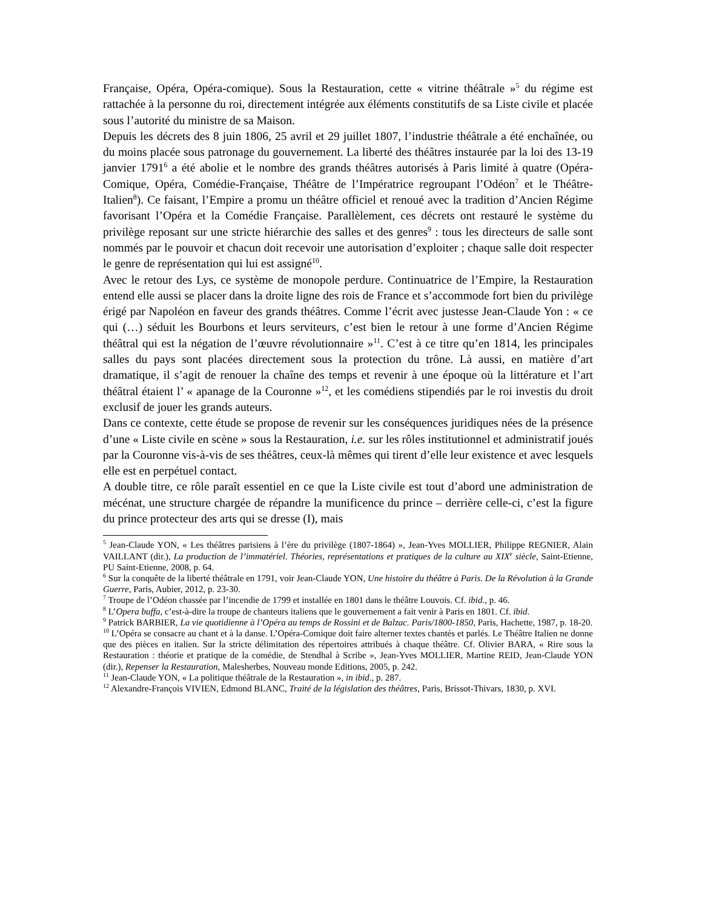Française, Opéra, Opéra-comique). Sous la Restauration, cette « vitrine théâtrale »<sup>5</sup> du régime est rattachée à la personne du roi, directement intégrée aux éléments constitutifs de sa Liste civile et placée sous l’autorité du ministre de sa Maison.
Depuis les décrets des 8 juin 1806, 25 avril et 29 juillet 1807, l’industrie théâtrale a été enchaînée, ou du moins placée sous patronage du gouvernement. La liberté des théâtres instaurée par la loi des 13-19 janvier 1791<sup>6</sup> a été abolie et le nombre des grands théâtres autorisés à Paris limité à quatre (Opéra-Comique, Opéra, Comédie-Française, Théâtre de l’Impératrice regroupant l’Odéon<sup>7</sup> et le Théâtre-Italien<sup>8</sup>). Ce faisant, l’Empire a promu un théâtre officiel et renoué avec la tradition d’Ancien Régime favorisant l’Opéra et la Comédie Française. Parallèlement, ces décrets ont restauré le système du privilège reposant sur une stricte hiérarchie des salles et des genres<sup>9</sup> : tous les directeurs de salle sont nommés par le pouvoir et chacun doit recevoir une autorisation d’exploiter ; chaque salle doit respecter le genre de représentation qui lui est assigné<sup>10</sup>.
Avec le retour des Lys, ce système de monopole perdure. Continuatrice de l’Empire, la Restauration entend elle aussi se placer dans la droite ligne des rois de France et s’accommode fort bien du privilège érigé par Napoléon en faveur des grands théâtres. Comme l’écrit avec justesse Jean-Claude Yon : « ce qui (…) séduit les Bourbons et leurs serviteurs, c’est bien le retour à une forme d’Ancien Régime théâtral qui est la négation de l’œuvre révolutionnaire »<sup>11</sup>. C’est à ce titre qu’en 1814, les principales salles du pays sont placées directement sous la protection du trône. Là aussi, en matière d’art dramatique, il s’agit de renouer la chaîne des temps et revenir à une époque où la littérature et l’art théâtral étaient l’ « apanage de la Couronne »<sup>12</sup>, et les comédiens stipendiés par le roi investis du droit exclusif de jouer les grands auteurs.
Dans ce contexte, cette étude se propose de revenir sur les conséquences juridiques nées de la présence d’une « Liste civile en scène » sous la Restauration, i.e. sur les rôles institutionnel et administratif joués par la Couronne vis-à-vis de ses théâtres, ceux-là mêmes qui tirent d’elle leur existence et avec lesquels elle est en perpétuel contact.
A double titre, ce rôle paraît essentiel en ce que la Liste civile est tout d’abord une administration de mécénat, une structure chargée de répandre la munificence du prince – derrière celle-ci, c’est la figure du prince protecteur des arts qui se dresse (I), mais
<sup>5</sup> Jean-Claude YON, « Les théâtres parisiens à l’ère du privilège (1807-1864) », Jean-Yves MOLLIER, Philippe REGNIER, Alain VAILLANT (dir.), La production de l’immatériel. Théories, représentations et pratiques de la culture au XIX<sup>e</sup> siècle, Saint-Etienne, PU Saint-Etienne, 2008, p. 64.
<sup>6</sup> Sur la conquête de la liberté théâtrale en 1791, voir Jean-Claude YON, Une histoire du théâtre à Paris. De la Révolution à la Grande Guerre, Paris, Aubier, 2012, p. 23-30.
<sup>7</sup> Troupe de l’Odéon chassée par l’incendie de 1799 et installée en 1801 dans le théâtre Louvois. Cf. ibid., p. 46.
<sup>8</sup> L’Opera buffa, c’est-à-dire la troupe de chanteurs italiens que le gouvernement a fait venir à Paris en 1801. Cf. ibid.
<sup>9</sup> Patrick BARBIER, La vie quotidienne à l’Opéra au temps de Rossini et de Balzac. Paris/1800-1850, Paris, Hachette, 1987, p. 18-20.
<sup>10</sup> L’Opéra se consacre au chant et à la danse. L’Opéra-Comique doit faire alterner textes chantés et parlés. Le Théâtre Italien ne donne que des pièces en italien. Sur la stricte délimitation des répertoires attribués à chaque théâtre. Cf. Olivier BARA, « Rire sous la Restauration : théorie et pratique de la comédie, de Stendhal à Scribe », Jean-Yves MOLLIER, Martine REID, Jean-Claude YON (dir.), Repenser la Restauration, Malesherbes, Nouveau monde Editions, 2005, p. 242.
<sup>11</sup> Jean-Claude YON, « La politique théâtrale de la Restauration », in ibid., p. 287.
<sup>12</sup> Alexandre-François VIVIEN, Edmond BLANC, Traité de la législation des théâtres, Paris, Brissot-Thivars, 1830, p. XVI.